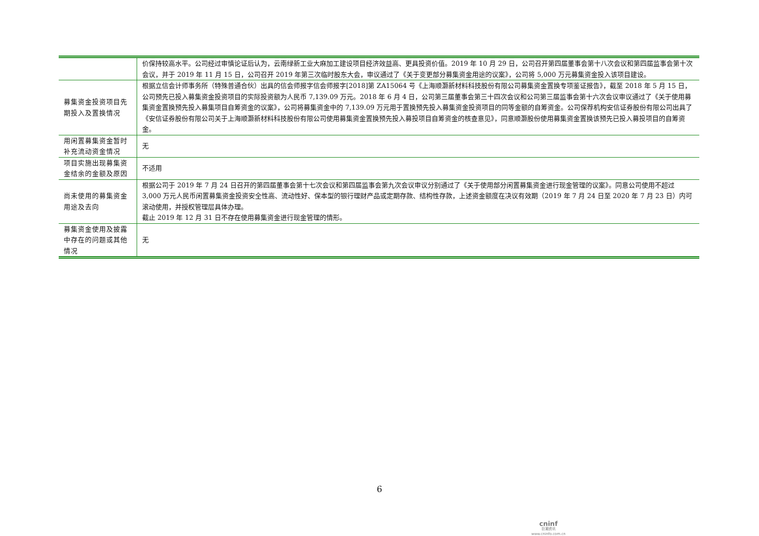| | 价保持较高水平。公司经过审慎论证后认为，云南绿新工业大麻加工建设项目经济效益高、更具投资价值。2019 年 10 月 29 日，公司召开第四届董事会第十八次会议和第四届监事会第十次会议，并于 2019 年 11 月 15 日，公司召开 2019 年第三次临时股东大会，审议通过了《关于变更部分募集资金用途的议案》，公司将 5,000 万元募集资金投入该项目建设。 |
| 募集资金投资项目先期投入及置换情况 | 根据立信会计师事务所（特殊普通合伙）出具的信会师报字信会师报字[2018]第 ZA15064 号《上海顺灏新材料科技股份有限公司募集资金置换专项鉴证报告》，截至 2018 年 5 月 15 日，公司预先已投入募集资金投资项目的实际投资额为人民币 7,139.09 万元。2018 年 6 月 4 日，公司第三届董事会第三十四次会议和公司第三届监事会第十六次会议审议通过了《关于使用募集资金置换预先投入募集项目自筹资金的议案》，公司将募集资金中的 7,139.09 万元用于置换预先投入募集资金投资项目的同等金额的自筹资金。公司保荐机构安信证券股份有限公司出具了《安信证券股份有限公司关于上海顺灏新材料科技股份有限公司使用募集资金置换预先投入募投项目自筹资金的核查意见》，同意顺灏股份使用募集资金置换该预先已投入募投项目的自筹资金。 |
| 用闲置募集资金暂时补充流动资金情况 | 无 |
| 项目实施出现募集资金结余的金额及原因 | 不适用 |
| 尚未使用的募集资金用途及去向 | 根据公司于 2019 年 7 月 24 日召开的第四届董事会第十七次会议和第四届监事会第九次会议审议分别通过了《关于使用部分闲置募集资金进行现金管理的议案》。同意公司使用不超过 3,000 万元人民币闲置募集资金投资安全性高、流动性好、保本型的银行理财产品或定期存款、结构性存款，上述资金额度在决议有效期（2019 年 7 月 24 日至 2020 年 7 月 23 日）内可滚动使用，并授权管理层具体办理。 截止 2019 年 12 月 31 日不存在使用募集资金进行现金管理的情形。 |
| 募集资金使用及披露中存在的问题或其他情况 | 无 |
6
cninf
巨潮资讯
www.cninfo.com.cn